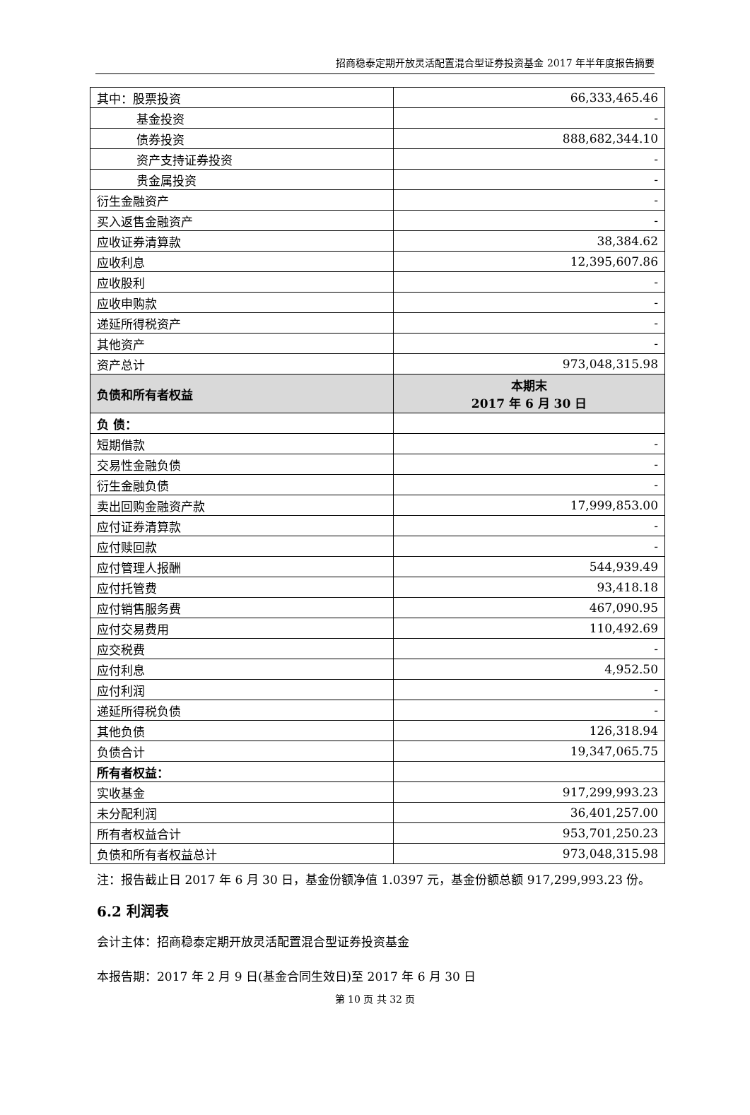招商稳泰定期开放灵活配置混合型证券投资基金 2017 年半年度报告摘要
| 其中：股票投资 | 66,333,465.46 |
| 基金投资 | - |
| 债券投资 | 888,682,344.10 |
| 资产支持证券投资 | - |
| 贵金属投资 | - |
| 衍生金融资产 | - |
| 买入返售金融资产 | - |
| 应收证券清算款 | 38,384.62 |
| 应收利息 | 12,395,607.86 |
| 应收股利 | - |
| 应收申购款 | - |
| 递延所得税资产 | - |
| 其他资产 | - |
| 资产总计 | 973,048,315.98 |
| 负债和所有者权益 | 本期末 2017 年 6 月 30 日 |
| 负 债： | |
| 短期借款 | - |
| 交易性金融负债 | - |
| 衍生金融负债 | - |
| 卖出回购金融资产款 | 17,999,853.00 |
| 应付证券清算款 | - |
| 应付赎回款 | - |
| 应付管理人报酬 | 544,939.49 |
| 应付托管费 | 93,418.18 |
| 应付销售服务费 | 467,090.95 |
| 应付交易费用 | 110,492.69 |
| 应交税费 | - |
| 应付利息 | 4,952.50 |
| 应付利润 | - |
| 递延所得税负债 | - |
| 其他负债 | 126,318.94 |
| 负债合计 | 19,347,065.75 |
| 所有者权益： | |
| 实收基金 | 917,299,993.23 |
| 未分配利润 | 36,401,257.00 |
| 所有者权益合计 | 953,701,250.23 |
| 负债和所有者权益总计 | 973,048,315.98 |
注：报告截止日 2017 年 6 月 30 日，基金份额净值 1.0397 元，基金份额总额 917,299,993.23 份。
6.2 利润表
会计主体：招商稳泰定期开放灵活配置混合型证券投资基金
本报告期：2017 年 2 月 9 日(基金合同生效日)至 2017 年 6 月 30 日
第 10 页 共 32 页